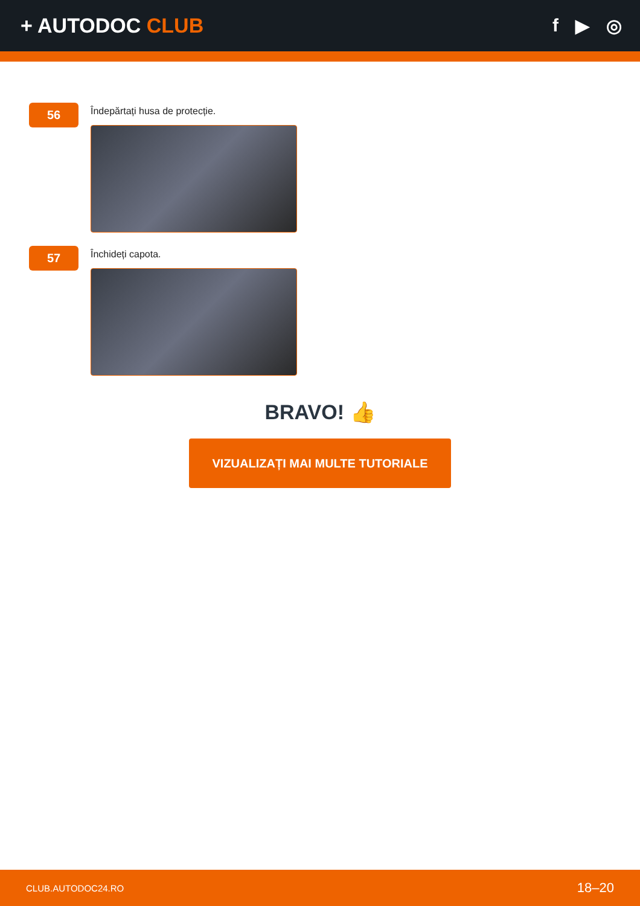+ AUTODOC CLUB f ▶ ◎
56
Îndepărtați husa de protecție.
57
Închideți capota.
BRAVO! 👍
VIZUALIZAȚI MAI MULTE TUTORIALE
CLUB.AUTODOC24.RO 18–20